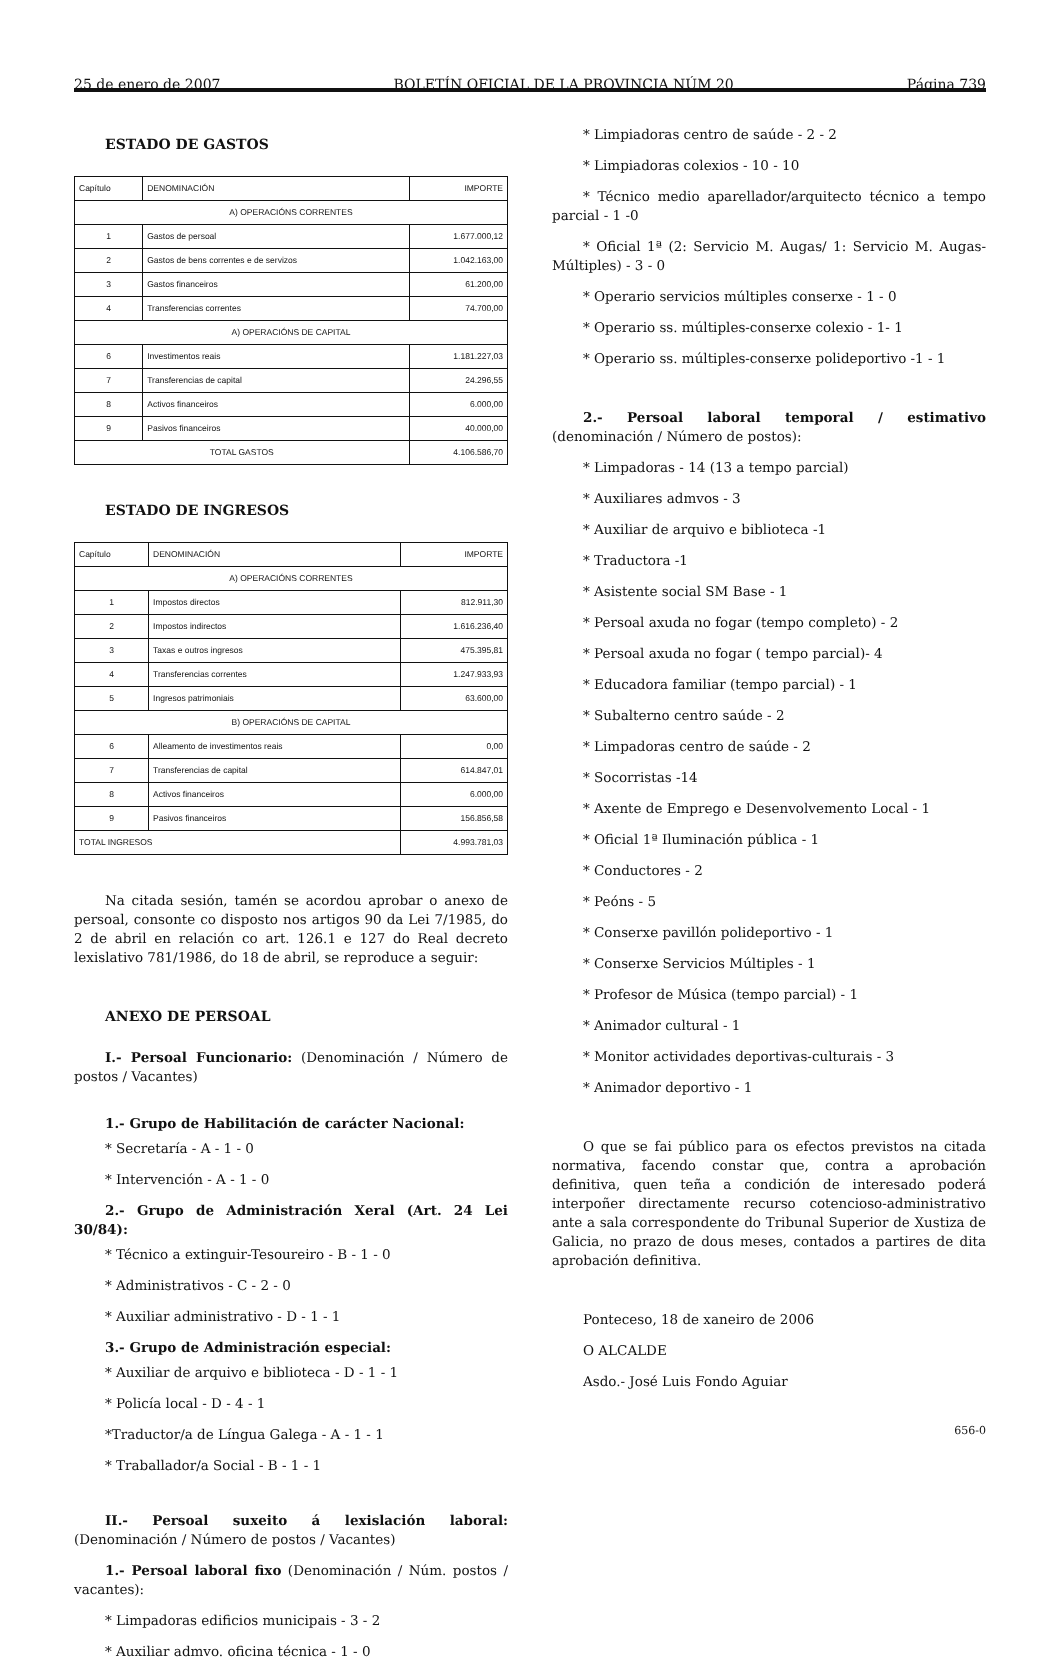25 de enero de 2007 BOLETÍN OFICIAL DE LA PROVINCIA NÚM 20 Página 739
ESTADO DE GASTOS
| Capítulo | DENOMINACIÓN | IMPORTE |
| --- | --- | --- |
| A) OPERACIÓNS CORRENTES | | |
| 1 | Gastos de persoal | 1.677.000,12 |
| 2 | Gastos de bens correntes e de servizos | 1.042.163,00 |
| 3 | Gastos financeiros | 61.200,00 |
| 4 | Transferencias correntes | 74.700,00 |
| A) OPERACIÓNS DE CAPITAL | | |
| 6 | Investimentos reais | 1.181.227,03 |
| 7 | Transferencias de capital | 24.296,55 |
| 8 | Activos financeiros | 6.000,00 |
| 9 | Pasivos financeiros | 40.000,00 |
| TOTAL GASTOS | | 4.106.586,70 |
ESTADO DE INGRESOS
| Capítulo | DENOMINACIÓN | IMPORTE |
| --- | --- | --- |
| A) OPERACIÓNS CORRENTES | | |
| 1 | Impostos directos | 812.911,30 |
| 2 | Impostos indirectos | 1.616.236,40 |
| 3 | Taxas e outros ingresos | 475.395,81 |
| 4 | Transferencias correntes | 1.247.933,93 |
| 5 | Ingresos patrimoniais | 63.600,00 |
| B) OPERACIÓNS DE CAPITAL | | |
| 6 | Alleamento de investimentos reais | 0,00 |
| 7 | Transferencias de capital | 614.847,01 |
| 8 | Activos financeiros | 6.000,00 |
| 9 | Pasivos financeiros | 156.856,58 |
| TOTAL INGRESOS | | 4.993.781,03 |
Na citada sesión, tamén se acordou aprobar o anexo de persoal, consonte co disposto nos artigos 90 da Lei 7/1985, do 2 de abril en relación co art. 126.1 e 127 do Real decreto lexislativo 781/1986, do 18 de abril, se reproduce a seguir:
ANEXO DE PERSOAL
I.- Persoal Funcionario: (Denominación / Número de postos / Vacantes)
1.- Grupo de Habilitación de carácter Nacional:
* Secretaría - A - 1 - 0
* Intervención - A - 1 - 0
2.- Grupo de Administración Xeral (Art. 24 Lei 30/84):
* Técnico a extinguir-Tesoureiro - B - 1 - 0
* Administrativos - C - 2 - 0
* Auxiliar administrativo - D - 1 - 1
3.- Grupo de Administración especial:
* Auxiliar de arquivo e biblioteca - D - 1 - 1
* Policía local - D - 4 - 1
*Traductor/a de Língua Galega - A - 1 - 1
* Traballador/a Social - B - 1 - 1
II.- Persoal suxeito á lexislación laboral:(Denominación / Número de postos / Vacantes)
1.- Persoal laboral fixo (Denominación / Núm. postos / vacantes):
* Limpadoras edificios municipais - 3 - 2
* Auxiliar admvo. oficina técnica - 1 - 0
* Limpiadoras centro de saúde - 2 - 2
* Limpiadoras colexios - 10 - 10
* Técnico medio aparellador/arquitecto técnico a tempo parcial - 1 -0
* Oficial 1ª (2: Servicio M. Augas/ 1: Servicio M. Augas-Múltiples) - 3 - 0
* Operario servicios múltiples conserxe - 1 - 0
* Operario ss. múltiples-conserxe colexio - 1- 1
* Operario ss. múltiples-conserxe polideportivo -1 - 1
2.- Persoal laboral temporal / estimativo (denominación / Número de postos):
* Limpadoras - 14 (13 a tempo parcial)
* Auxiliares admvos - 3
* Auxiliar de arquivo e biblioteca -1
* Traductora -1
* Asistente social SM Base - 1
* Persoal axuda no fogar (tempo completo) - 2
* Persoal axuda no fogar ( tempo parcial)- 4
* Educadora familiar (tempo parcial) - 1
* Subalterno centro saúde - 2
* Limpadoras centro de saúde - 2
* Socorristas -14
* Axente de Emprego e Desenvolvemento Local - 1
* Oficial 1ª Iluminación pública - 1
* Conductores - 2
* Peóns - 5
* Conserxe pavillón polideportivo - 1
* Conserxe Servicios Múltiples - 1
* Profesor de Música (tempo parcial) - 1
* Animador cultural - 1
* Monitor actividades deportivas-culturais - 3
* Animador deportivo - 1
O que se fai público para os efectos previstos na citada normativa, facendo constar que, contra a aprobación definitiva, quen teña a condición de interesado poderá interpoñer directamente recurso cotencioso-administrativo ante a sala correspondente do Tribunal Superior de Xustiza de Galicia, no prazo de dous meses, contados a partires de dita aprobación definitiva.
Ponteceso, 18 de xaneiro de 2006
O ALCALDE
Asdo.- José Luis Fondo Aguiar
656-0